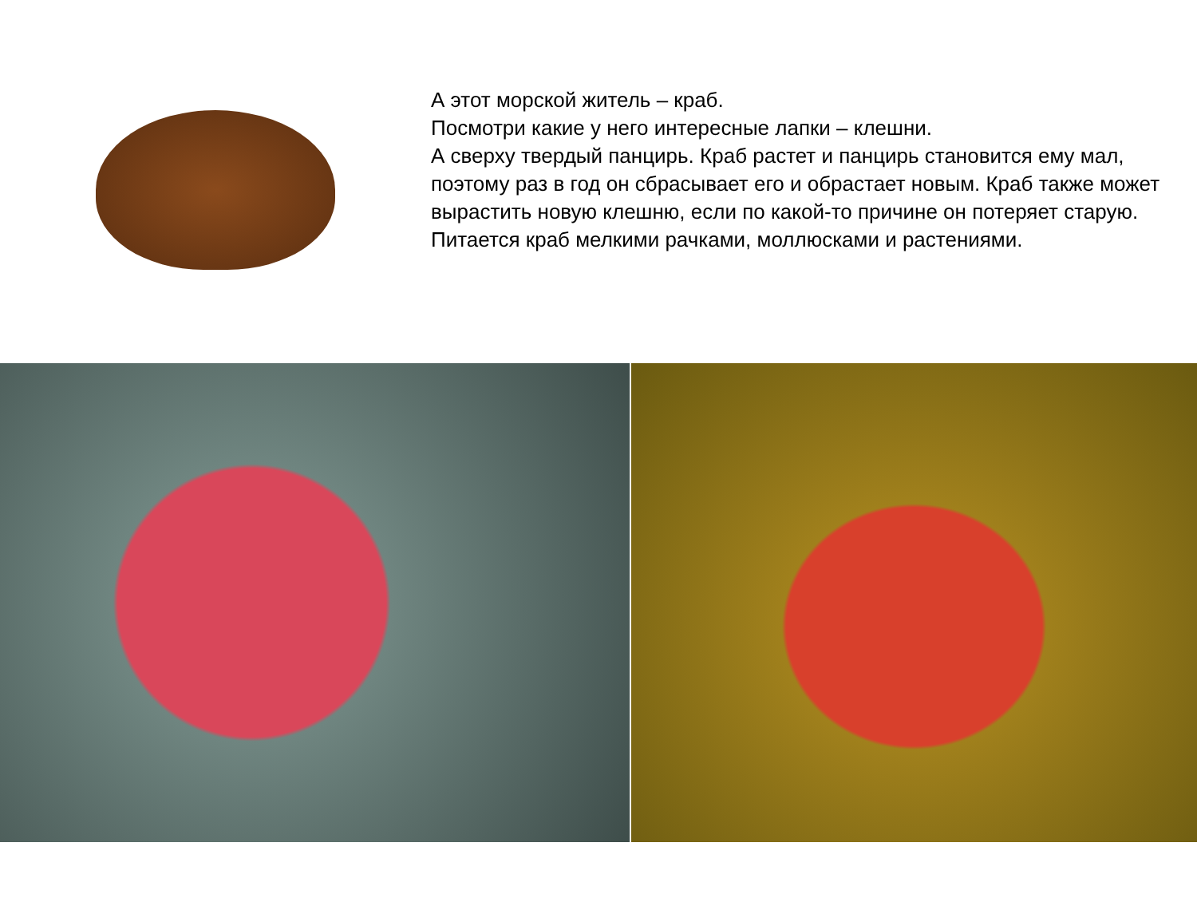А этот морской житель – краб.
Посмотри какие у него интересные лапки – клешни.
А сверху твердый панцирь. Краб растет и панцирь становится ему мал, поэтому раз в год он сбрасывает его и обрастает новым. Краб также может вырастить новую клешню, если по какой-то причине он потеряет старую.
Питается краб мелкими рачками, моллюсками и растениями.